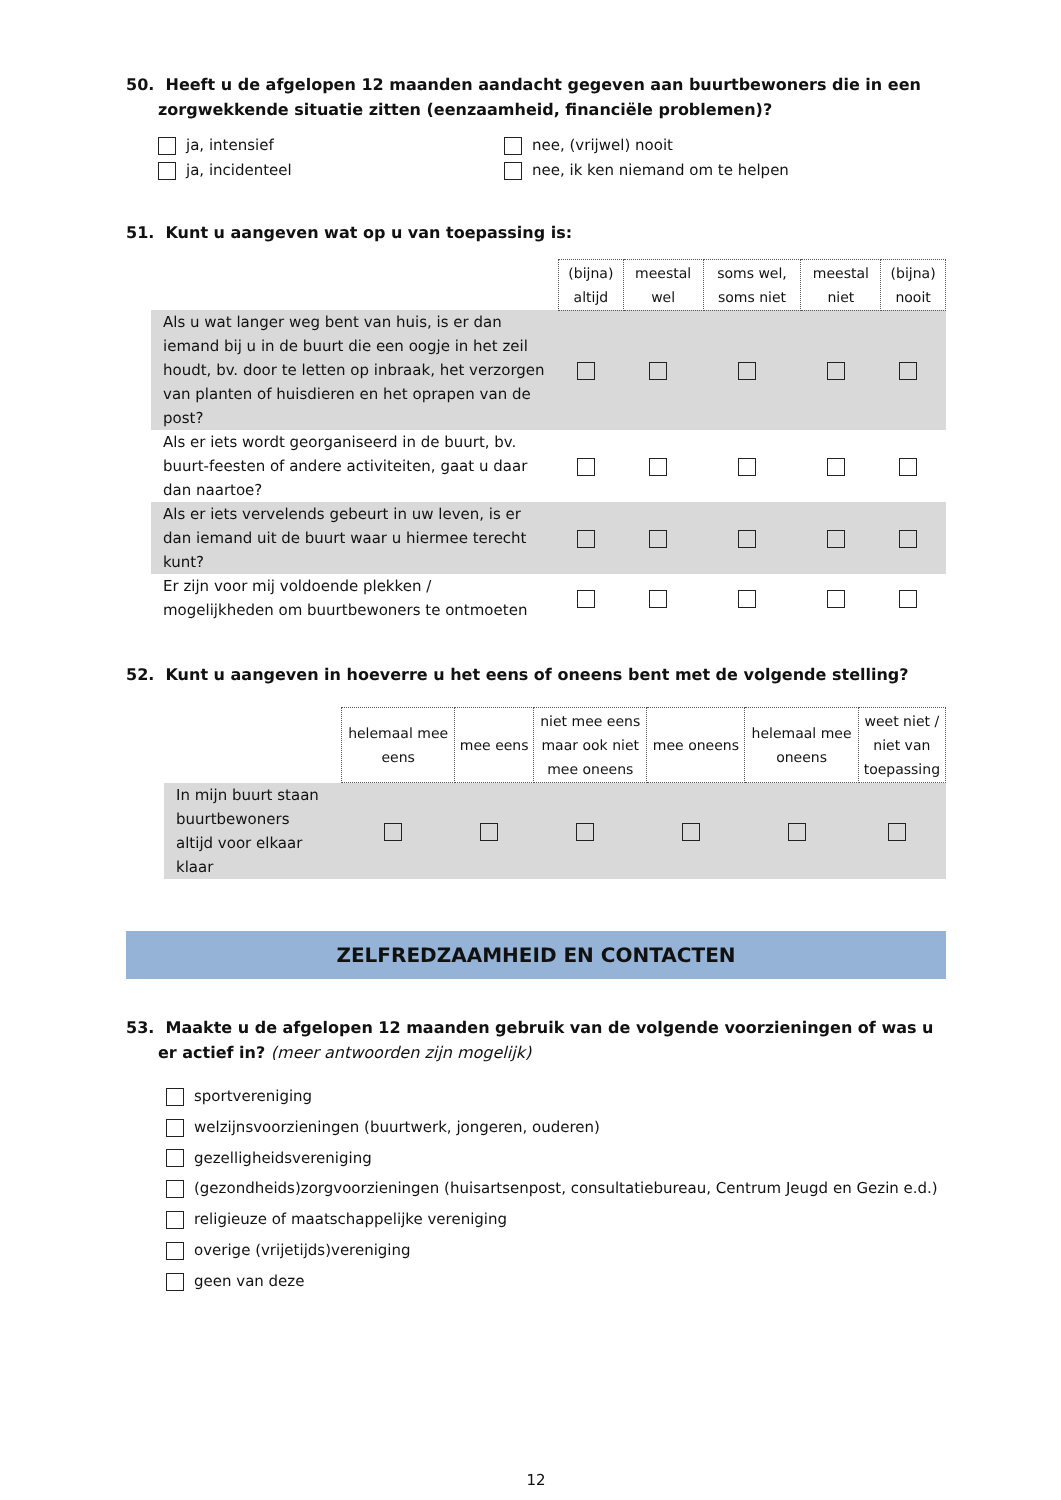50. Heeft u de afgelopen 12 maanden aandacht gegeven aan buurtbewoners die in een zorgwekkende situatie zitten (eenzaamheid, financiële problemen)?
ja, intensief
nee, (vrijwel) nooit
ja, incidenteel
nee, ik ken niemand om te helpen
51. Kunt u aangeven wat op u van toepassing is:
| | (bijna) altijd | meestal wel | soms wel, soms niet | meestal niet | (bijna) nooit |
| Als u wat langer weg bent van huis, is er dan iemand bij u in de buurt die een oogje in het zeil houdt, bv. door te letten op inbraak, het verzorgen van planten of huisdieren en het oprapen van de post? | | | | | |
| Als er iets wordt georganiseerd in de buurt, bv. buurt-feesten of andere activiteiten, gaat u daar dan naartoe? | | | | | |
| Als er iets vervelends gebeurt in uw leven, is er dan iemand uit de buurt waar u hiermee terecht kunt? | | | | | |
| Er zijn voor mij voldoende plekken / mogelijkheden om buurtbewoners te ontmoeten | | | | | |
52. Kunt u aangeven in hoeverre u het eens of oneens bent met de volgende stelling?
| | helemaal mee eens | mee eens | niet mee eens maar ook niet mee oneens | mee oneens | helemaal mee oneens | weet niet / niet van toepassing |
| In mijn buurt staan buurtbewoners altijd voor elkaar klaar | | | | | | |
ZELFREDZAAMHEID EN CONTACTEN
53. Maakte u de afgelopen 12 maanden gebruik van de volgende voorzieningen of was u er actief in? (meer antwoorden zijn mogelijk)
sportvereniging
welzijnsvoorzieningen (buurtwerk, jongeren, ouderen)
gezelligheidsvereniging
(gezondheids)zorgvoorzieningen (huisartsenpost, consultatiebureau, Centrum Jeugd en Gezin e.d.)
religieuze of maatschappelijke vereniging
overige (vrijetijds)vereniging
geen van deze
12